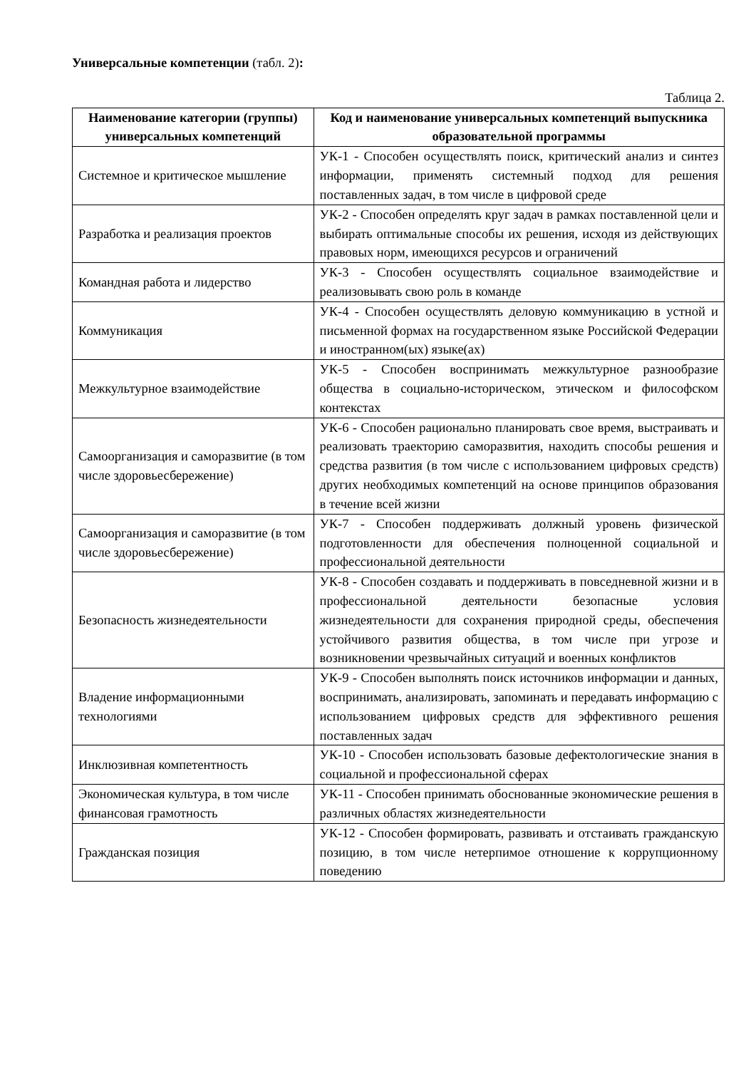Универсальные компетенции (табл. 2):
Таблица 2.
| Наименование категории (группы) универсальных компетенций | Код и наименование универсальных компетенций выпускника образовательной программы |
| --- | --- |
| Системное и критическое мышление | УК-1 - Способен осуществлять поиск, критический анализ и синтез информации, применять системный подход для решения поставленных задач, в том числе в цифровой среде |
| Разработка и реализация проектов | УК-2 - Способен определять круг задач в рамках поставленной цели и выбирать оптимальные способы их решения, исходя из действующих правовых норм, имеющихся ресурсов и ограничений |
| Командная работа и лидерство | УК-3 - Способен осуществлять социальное взаимодействие и реализовывать свою роль в команде |
| Коммуникация | УК-4 - Способен осуществлять деловую коммуникацию в устной и письменной формах на государственном языке Российской Федерации и иностранном(ых) языке(ах) |
| Межкультурное взаимодействие | УК-5 - Способен воспринимать межкультурное разнообразие общества в социально-историческом, этическом и философском контекстах |
| Самоорганизация и саморазвитие (в том числе здоровьесбережение) | УК-6 - Способен рационально планировать свое время, выстраивать и реализовать траекторию саморазвития, находить способы решения и средства развития (в том числе с использованием цифровых средств) других необходимых компетенций на основе принципов образования в течение всей жизни |
| Самоорганизация и саморазвитие (в том числе здоровьесбережение) | УК-7 - Способен поддерживать должный уровень физической подготовленности для обеспечения полноценной социальной и профессиональной деятельности |
| Безопасность жизнедеятельности | УК-8 - Способен создавать и поддерживать в повседневной жизни и в профессиональной деятельности безопасные условия жизнедеятельности для сохранения природной среды, обеспечения устойчивого развития общества, в том числе при угрозе и возникновении чрезвычайных ситуаций и военных конфликтов |
| Владение информационными технологиями | УК-9 - Способен выполнять поиск источников информации и данных, воспринимать, анализировать, запоминать и передавать информацию с использованием цифровых средств для эффективного решения поставленных задач |
| Инклюзивная компетентность | УК-10 - Способен использовать базовые дефектологические знания в социальной и профессиональной сферах |
| Экономическая культура, в том числе финансовая грамотность | УК-11 - Способен принимать обоснованные экономические решения в различных областях жизнедеятельности |
| Гражданская позиция | УК-12 - Способен формировать, развивать и отстаивать гражданскую позицию, в том числе нетерпимое отношение к коррупционному поведению |